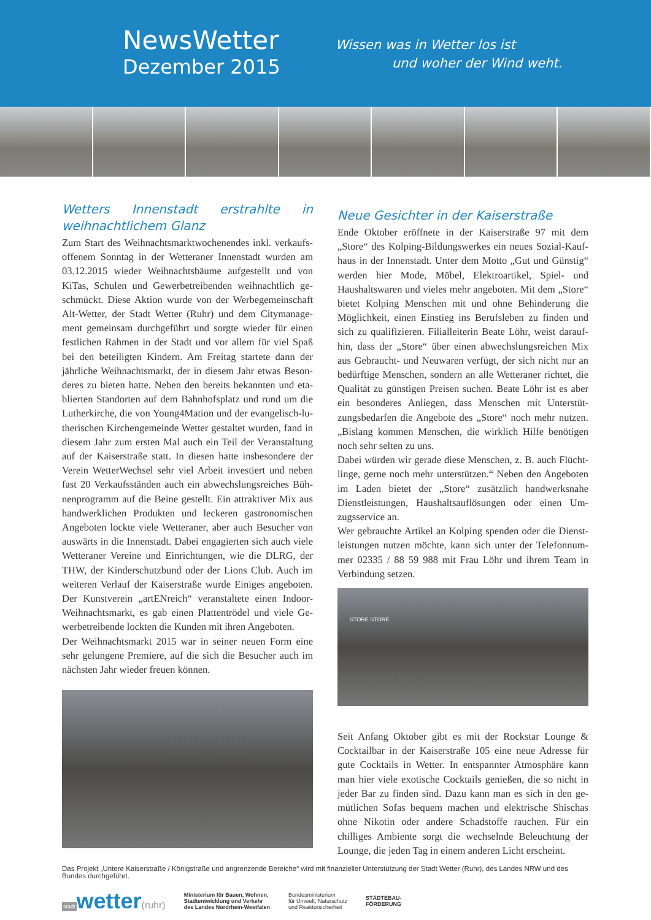NewsWetter
Dezember 2015
Wissen was in Wetter los ist
und woher der Wind weht.
Wetters Innenstadt erstrahlte in weihnachtlichem Glanz
Zum Start des Weihnachtsmarktwochenendes inkl. verkaufs­offenem Sonntag in der Wetteraner Innenstadt wurden am 03.12.2015 wieder Weihnachtsbäume aufgestellt und von KiTas, Schulen und Gewerbetreibenden weihnachtlich ge­schmückt. Diese Aktion wurde von der Werbegemeinschaft Alt-Wetter, der Stadt Wetter (Ruhr) und dem Citymanage­ment gemeinsam durchgeführt und sorgte wieder für einen festlichen Rahmen in der Stadt und vor allem für viel Spaß bei den beteiligten Kindern. Am Freitag startete dann der jährliche Weihnachtsmarkt, der in diesem Jahr etwas Beson­deres zu bieten hatte. Neben den bereits bekannten und eta­blierten Standorten auf dem Bahnhofsplatz und rund um die Lutherkirche, die von Young4Mation und der evangelisch-lu­therischen Kirchengemeinde Wetter gestaltet wurden, fand in diesem Jahr zum ersten Mal auch ein Teil der Veranstaltung auf der Kaiserstraße statt. In diesen hatte insbesondere der Verein WetterWechsel sehr viel Arbeit investiert und neben fast 20 Verkaufsständen auch ein abwechslungsreiches Büh­nenprogramm auf die Beine gestellt. Ein attraktiver Mix aus handwerklichen Produkten und leckeren gastronomischen Angeboten lockte viele Wetteraner, aber auch Besucher von auswärts in die Innenstadt. Dabei engagierten sich auch viele Wetteraner Vereine und Einrichtungen, wie die DLRG, der THW, der Kinderschutzbund oder der Lions Club. Auch im weiteren Verlauf der Kaiserstraße wurde Einiges angeboten. Der Kunstverein „artENreich“ veranstaltete einen Indoor-Weihnachtsmarkt, es gab einen Plattentrödel und viele Ge­werbetreibende lockten die Kunden mit ihren Angeboten.
Der Weihnachtsmarkt 2015 war in seiner neuen Form eine sehr gelungene Premiere, auf die sich die Besucher auch im nächsten Jahr wieder freuen können.
Neue Gesichter in der Kaiserstraße
Ende Oktober eröffnete in der Kaiserstraße 97 mit dem „Store“ des Kolping-Bildungswerkes ein neues Sozial-Kauf­haus in der Innenstadt. Unter dem Motto „Gut und Güns­tig“ werden hier Mode, Möbel, Elektroartikel, Spiel- und Haushaltswaren und vieles mehr angeboten. Mit dem „Store“ bietet Kolping Menschen mit und ohne Behinderung die Möglichkeit, einen Einstieg ins Berufsleben zu finden und sich zu qualifizieren. Filialleiterin Beate Löhr, weist darauf­hin, dass der „Store“ über einen abwechslungsreichen Mix aus Gebraucht- und Neuwaren verfügt, der sich nicht nur an bedürftige Menschen, sondern an alle Wetteraner richtet, die Qualität zu günstigen Preisen suchen. Beate Löhr ist es aber ein besonderes Anliegen, dass Menschen mit Unterstüt­zungsbedarfen die Angebote des „Store“ noch mehr nutzen. „Bislang kommen Menschen, die wirklich Hilfe benötigen noch sehr selten zu uns.
Dabei würden wir gerade diese Menschen, z. B. auch Flücht­linge, gerne noch mehr unterstützen.“ Neben den Angebo­ten im Laden bietet der „Store“ zusätzlich handwerksnahe Dienstleistungen, Haushaltsauflösungen oder einen Um­zugsservice an.
Wer gebrauchte Artikel an Kolping spenden oder die Dienst­leistungen nutzen möchte, kann sich unter der Telefonnum­mer 02335 / 88 59 988 mit Frau Löhr und ihrem Team in Verbindung setzen.
STORE STORE
Seit Anfang Oktober gibt es mit der Rockstar Lounge & Cocktailbar in der Kaiserstraße 105 eine neue Adresse für gute Cocktails in Wetter. In entspannter Atmosphäre kann man hier viele exotische Cocktails genießen, die so nicht in jeder Bar zu finden sind. Dazu kann man es sich in den ge­mütlichen Sofas bequem machen und elektrische Shischas ohne Nikotin oder andere Schadstoffe rauchen. Für ein chilliges Ambiente sorgt die wechselnde Beleuchtung der Lounge, die jeden Tag in einem anderen Licht erscheint.
Das Projekt „Untere Kaiserstraße / Königstraße und angrenzende Bereiche“ wird mit finanzieller Unterstützung der Stadt Wetter (Ruhr), des Landes NRW und des Bundes durchgeführt.
stadt wetter(ruhr)
Ministerium für Bauen, Wohnen,
Stadtentwicklung und Verkehr
des Landes Nordrhein-Westfalen
Bundesministerium
für Umwelt, Naturschutz
und Reaktorsicherheit
STÄDTEBAU-
FÖRDERUNG